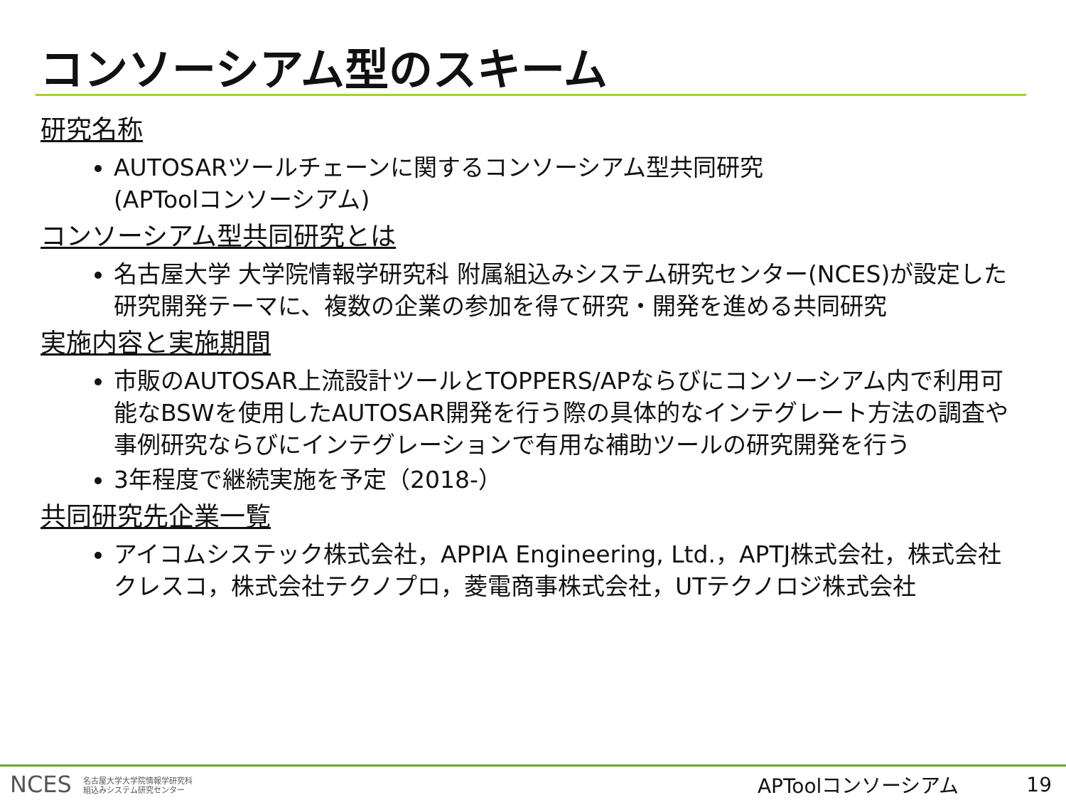コンソーシアム型のスキーム
研究名称
AUTOSARツールチェーンに関するコンソーシアム型共同研究
(APToolコンソーシアム)
コンソーシアム型共同研究とは
名古屋大学 大学院情報学研究科 附属組込みシステム研究センター(NCES)が設定した研究開発テーマに、複数の企業の参加を得て研究・開発を進める共同研究
実施内容と実施期間
市販のAUTOSAR上流設計ツールとTOPPERS/APならびにコンソーシアム内で利用可能なBSWを使用したAUTOSAR開発を行う際の具体的なインテグレート方法の調査や事例研究ならびにインテグレーションで有用な補助ツールの研究開発を行う
3年程度で継続実施を予定（2018-）
共同研究先企業一覧
アイコムシステック株式会社，APPIA Engineering, Ltd.，APTJ株式会社，株式会社クレスコ，株式会社テクノプロ，菱電商事株式会社，UTテクノロジ株式会社
NCES 名古屋大学大学院情報学研究科
組込みシステム研究センター
APToolコンソーシアム 19